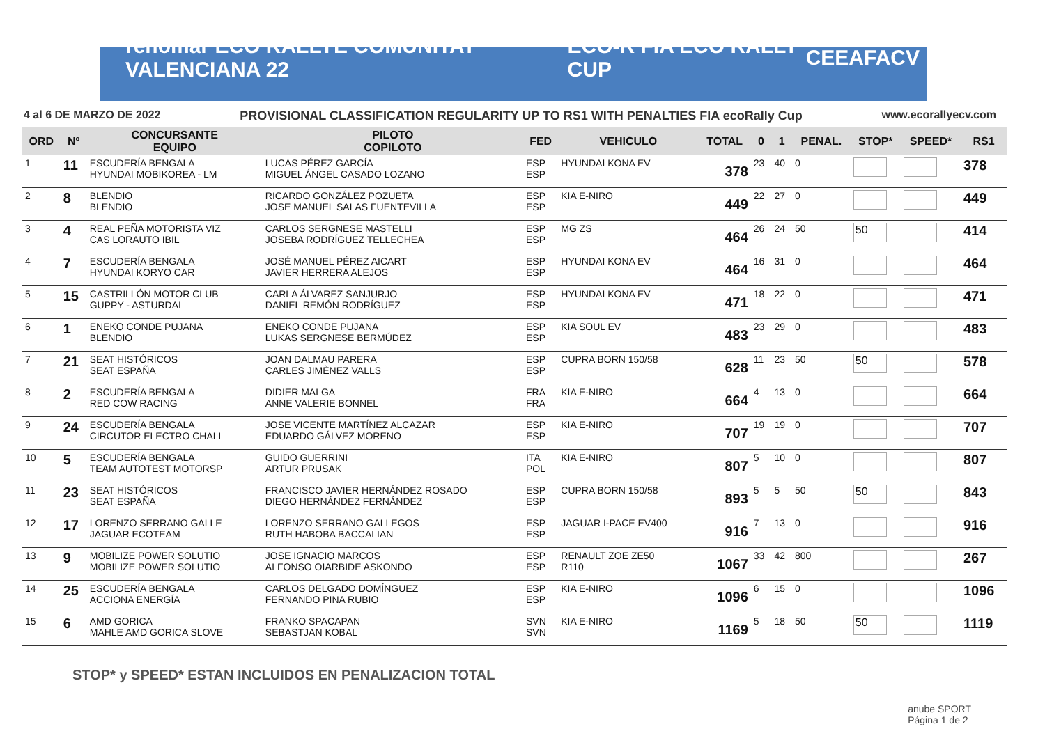renomar ECO RALLYE COMUNITAT VALENCIANA 22 ECO-R FIA ECO RALLY CUP CEEA FACV
4 al 6 DE MARZO DE 2022 PROVISIONAL CLASSIFICATION REGULARITY UP TO RS1 WITH PENALTIES FIA ecoRally Cup www.ecorallyecv.com
| ORD | Nº | CONCURSANTE EQUIPO | PILOTO COPILOTO | FED | VEHICULO | TOTAL | 0 | 1 | PENAL. | STOP* | SPEED* | RS1 |
| --- | --- | --- | --- | --- | --- | --- | --- | --- | --- | --- | --- | --- |
| 1 | 11 | ESCUDERÍA BENGALA HYUNDAI MOBIKOREA - LM | LUCAS PÉREZ GARCÍA MIGUEL ÁNGEL CASADO LOZANO | ESP ESP | HYUNDAI KONA EV | 378 | 23 | 40 | 0 | | | 378 |
| 2 | 8 | BLENDIO BLENDIO | RICARDO GONZÁLEZ POZUETA JOSE MANUEL SALAS FUENTEVILLA | ESP ESP | KIA E-NIRO | 449 | 22 | 27 | 0 | | | 449 |
| 3 | 4 | REAL PEÑA MOTORISTA VIZ CAS LORAUTO IBIL | CARLOS SERGNESE MASTELLI JOSEBA RODRÍGUEZ TELLECHEA | ESP ESP | MG ZS | 464 | 26 | 24 | 50 | 50 | | 414 |
| 4 | 7 | ESCUDERÍA BENGALA HYUNDAI KORYO CAR | JOSÉ MANUEL PÉREZ AICART JAVIER HERRERA ALEJOS | ESP ESP | HYUNDAI KONA EV | 464 | 16 | 31 | 0 | | | 464 |
| 5 | 15 | CASTRILLÓN MOTOR CLUB GUPPY - ASTURDAI | CARLA ÁLVAREZ SANJURJO DANIEL REMÓN RODRÍGUEZ | ESP ESP | HYUNDAI KONA EV | 471 | 18 | 22 | 0 | | | 471 |
| 6 | 1 | ENEKO CONDE PUJANA BLENDIO | ENEKO CONDE PUJANA LUKAS SERGNESE BERMÚDEZ | ESP ESP | KIA SOUL EV | 483 | 23 | 29 | 0 | | | 483 |
| 7 | 21 | SEAT HISTÓRICOS SEAT ESPAÑA | JOAN DALMAU PARERA CARLES JIMÈNEZ VALLS | ESP ESP | CUPRA BORN 150/58 | 628 | 11 | 23 | 50 | 50 | | 578 |
| 8 | 2 | ESCUDERÍA BENGALA RED COW RACING | DIDIER MALGA ANNE VALERIE BONNEL | FRA FRA | KIA E-NIRO | 664 | 4 | 13 | 0 | | | 664 |
| 9 | 24 | ESCUDERÍA BENGALA CIRCUTOR ELECTRO CHALL | JOSE VICENTE MARTÍNEZ ALCAZAR EDUARDO GÁLVEZ MORENO | ESP ESP | KIA E-NIRO | 707 | 19 | 19 | 0 | | | 707 |
| 10 | 5 | ESCUDERÍA BENGALA TEAM AUTOTEST MOTORSP | GUIDO GUERRINI ARTUR PRUSAK | ITA POL | KIA E-NIRO | 807 | 5 | 10 | 0 | | | 807 |
| 11 | 23 | SEAT HISTÓRICOS SEAT ESPAÑA | FRANCISCO JAVIER HERNÁNDEZ ROSADO DIEGO HERNÁNDEZ FERNÁNDEZ | ESP ESP | CUPRA BORN 150/58 | 893 | 5 | 5 | 50 | 50 | | 843 |
| 12 | 17 | LORENZO SERRANO GALLE JAGUAR ECOTEAM | LORENZO SERRANO GALLEGOS RUTH HABOBA BACCALIAN | ESP ESP | JAGUAR I-PACE EV400 | 916 | 7 | 13 | 0 | | | 916 |
| 13 | 9 | MOBILIZE POWER SOLUTIO MOBILIZE POWER SOLUTIO | JOSE IGNACIO MARCOS ALFONSO OIARBIDE ASKONDO | ESP ESP | RENAULT ZOE ZE50 R110 | 1067 | 33 | 42 | 800 | | | 267 |
| 14 | 25 | ESCUDERÍA BENGALA ACCIONA ENERGÍA | CARLOS DELGADO DOMÍNGUEZ FERNANDO PINA RUBIO | ESP ESP | KIA E-NIRO | 1096 | 6 | 15 | 0 | | | 1096 |
| 15 | 6 | AMD GORICA MAHLE AMD GORICA SLOVE | FRANKO SPACAPAN SEBASTJAN KOBAL | SVN SVN | KIA E-NIRO | 1169 | 5 | 18 | 50 | 50 | | 1119 |
STOP* y SPEED* ESTAN INCLUIDOS EN PENALIZACION TOTAL
anube SPORT
Página 1 de 2